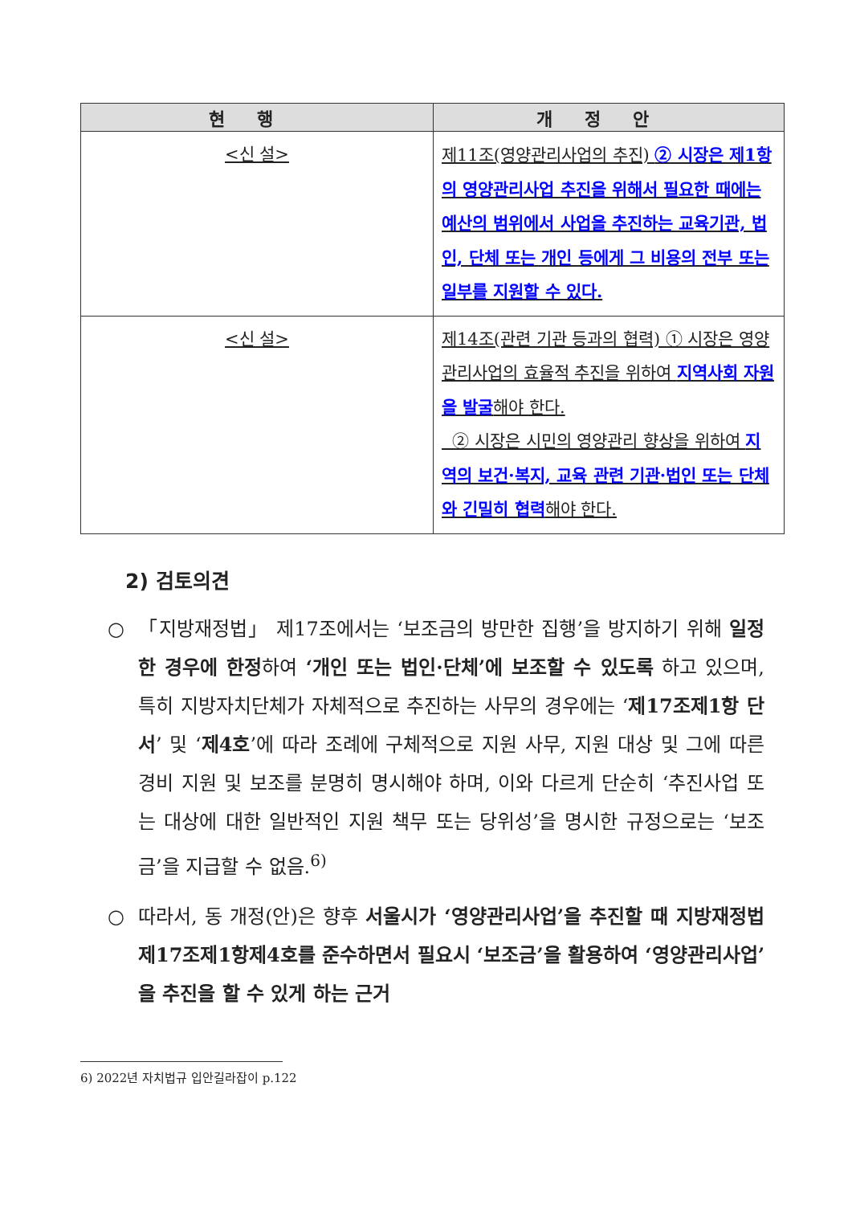| 현행 | 개정안 |
| --- | --- |
| <신 설> | 제11조(영양관리사업의 추진) ② 시장은 제1항의 영양관리사업 추진을 위해서 필요한 때에는 예산의 범위에서 사업을 추진하는 교육기관, 법인, 단체 또는 개인 등에게 그 비용의 전부 또는 일부를 지원할 수 있다. |
| <신 설> | 제14조(관련 기관 등과의 협력) ① 시장은 영양관리사업의 효율적 추진을 위하여 지역사회 자원을 발굴 해야 한다. ② 시장은 시민의 영양관리 향상을 위하여 지역의 보건·복지, 교육 관련 기관·법인 또는 단체와 긴밀히 협력 해야 한다. |
2) 검토의견
○ 「지방재정법」 제17조에서는 ‘보조금의 방만한 집행’을 방지하기 위해 일정한 경우에 한정하여 ‘개인 또는 법인·단체’에 보조할 수 있도록 하고 있으며, 특히 지방자치단체가 자체적으로 추진하는 사무의 경우에는 ‘제17조제1항 단서’ 및 ‘제4호’에 따라 조례에 구체적으로 지원 사무, 지원 대상 및 그에 따른 경비 지원 및 보조를 분명히 명시해야 하며, 이와 다르게 단순히 ‘추진사업 또는 대상에 대한 일반적인 지원 책무 또는 당위성’을 명시한 규정으로는 ‘보조금’을 지급할 수 없음.<sup>6)</sup>
○ 따라서, 동 개정(안)은 향후 서울시가 ‘영양관리사업’을 추진할 때 지방재정법 제17조제1항제4호를 준수하면서 필요시 ‘보조금’을 활용하여 ‘영양관리사업’을 추진을 할 수 있게 하는 근거
6) 2022년 자치법규 입안길라잡이 p.122